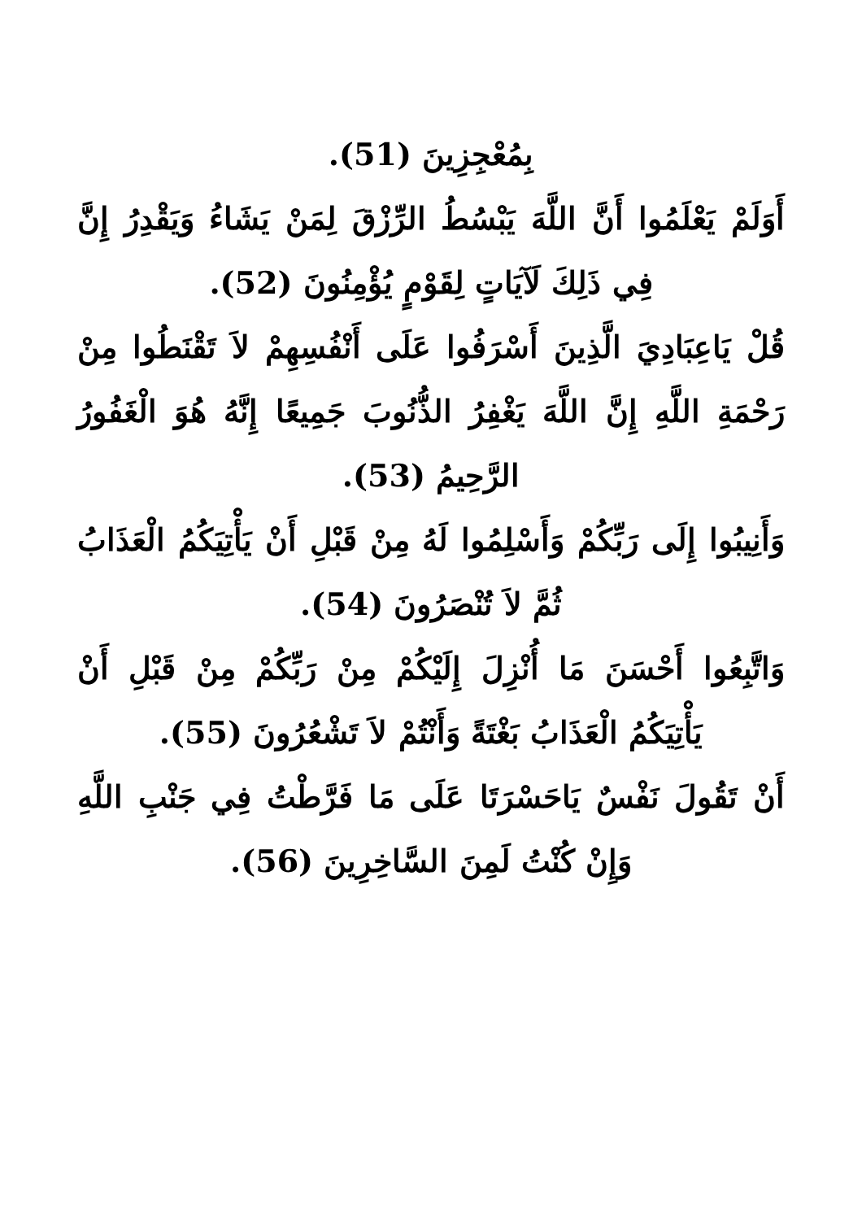بِمُعْجِزِينَ (51).
أَوَلَمْ يَعْلَمُوا أَنَّ اللَّهَ يَبْسُطُ الرِّزْقَ لِمَنْ يَشَاءُ وَيَقْدِرُ إِنَّ فِي ذَلِكَ لَآيَاتٍ لِقَوْمٍ يُؤْمِنُونَ (52).
قُلْ يَاعِبَادِيَ الَّذِينَ أَسْرَفُوا عَلَى أَنْفُسِهِمْ لاَ تَقْنَطُوا مِنْ رَحْمَةِ اللَّهِ إِنَّ اللَّهَ يَغْفِرُ الذُّنُوبَ جَمِيعًا إِنَّهُ هُوَ الْغَفُورُ الرَّحِيمُ (53).
وَأَنِيبُوا إِلَى رَبِّكُمْ وَأَسْلِمُوا لَهُ مِنْ قَبْلِ أَنْ يَأْتِيَكُمُ الْعَذَابُ ثُمَّ لاَ تُنْصَرُونَ (54).
وَاتَّبِعُوا أَحْسَنَ مَا أُنْزِلَ إِلَيْكُمْ مِنْ رَبِّكُمْ مِنْ قَبْلِ أَنْ يَأْتِيَكُمُ الْعَذَابُ بَغْتَةً وَأَنْتُمْ لاَ تَشْعُرُونَ (55).
أَنْ تَقُولَ نَفْسٌ يَاحَسْرَتَا عَلَى مَا فَرَّطْتُ فِي جَنْبِ اللَّهِ وَإِنْ كُنْتُ لَمِنَ السَّاخِرِينَ (56).